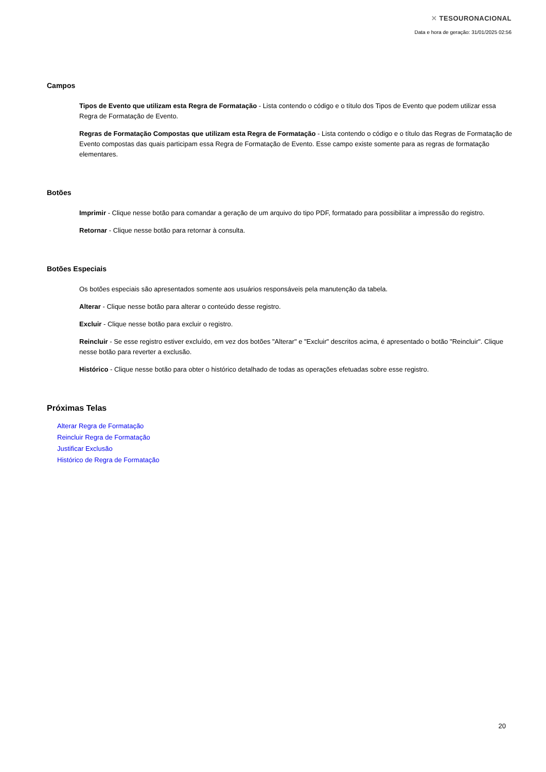✕ TESOURONACIONAL
Data e hora de geração: 31/01/2025 02:56
Campos
Tipos de Evento que utilizam esta Regra de Formatação - Lista contendo o código e o título dos Tipos de Evento que podem utilizar essa Regra de Formatação de Evento.
Regras de Formatação Compostas que utilizam esta Regra de Formatação - Lista contendo o código e o título das Regras de Formatação de Evento compostas das quais participam essa Regra de Formatação de Evento. Esse campo existe somente para as regras de formatação elementares.
Botões
Imprimir - Clique nesse botão para comandar a geração de um arquivo do tipo PDF, formatado para possibilitar a impressão do registro.
Retornar - Clique nesse botão para retornar à consulta.
Botões Especiais
Os botões especiais são apresentados somente aos usuários responsáveis pela manutenção da tabela.
Alterar - Clique nesse botão para alterar o conteúdo desse registro.
Excluir - Clique nesse botão para excluir o registro.
Reincluir - Se esse registro estiver excluído, em vez dos botões "Alterar" e "Excluir" descritos acima, é apresentado o botão "Reincluir". Clique nesse botão para reverter a exclusão.
Histórico - Clique nesse botão para obter o histórico detalhado de todas as operações efetuadas sobre esse registro.
Próximas Telas
Alterar Regra de Formatação
Reincluir Regra de Formatação
Justificar Exclusão
Histórico de Regra de Formatação
20